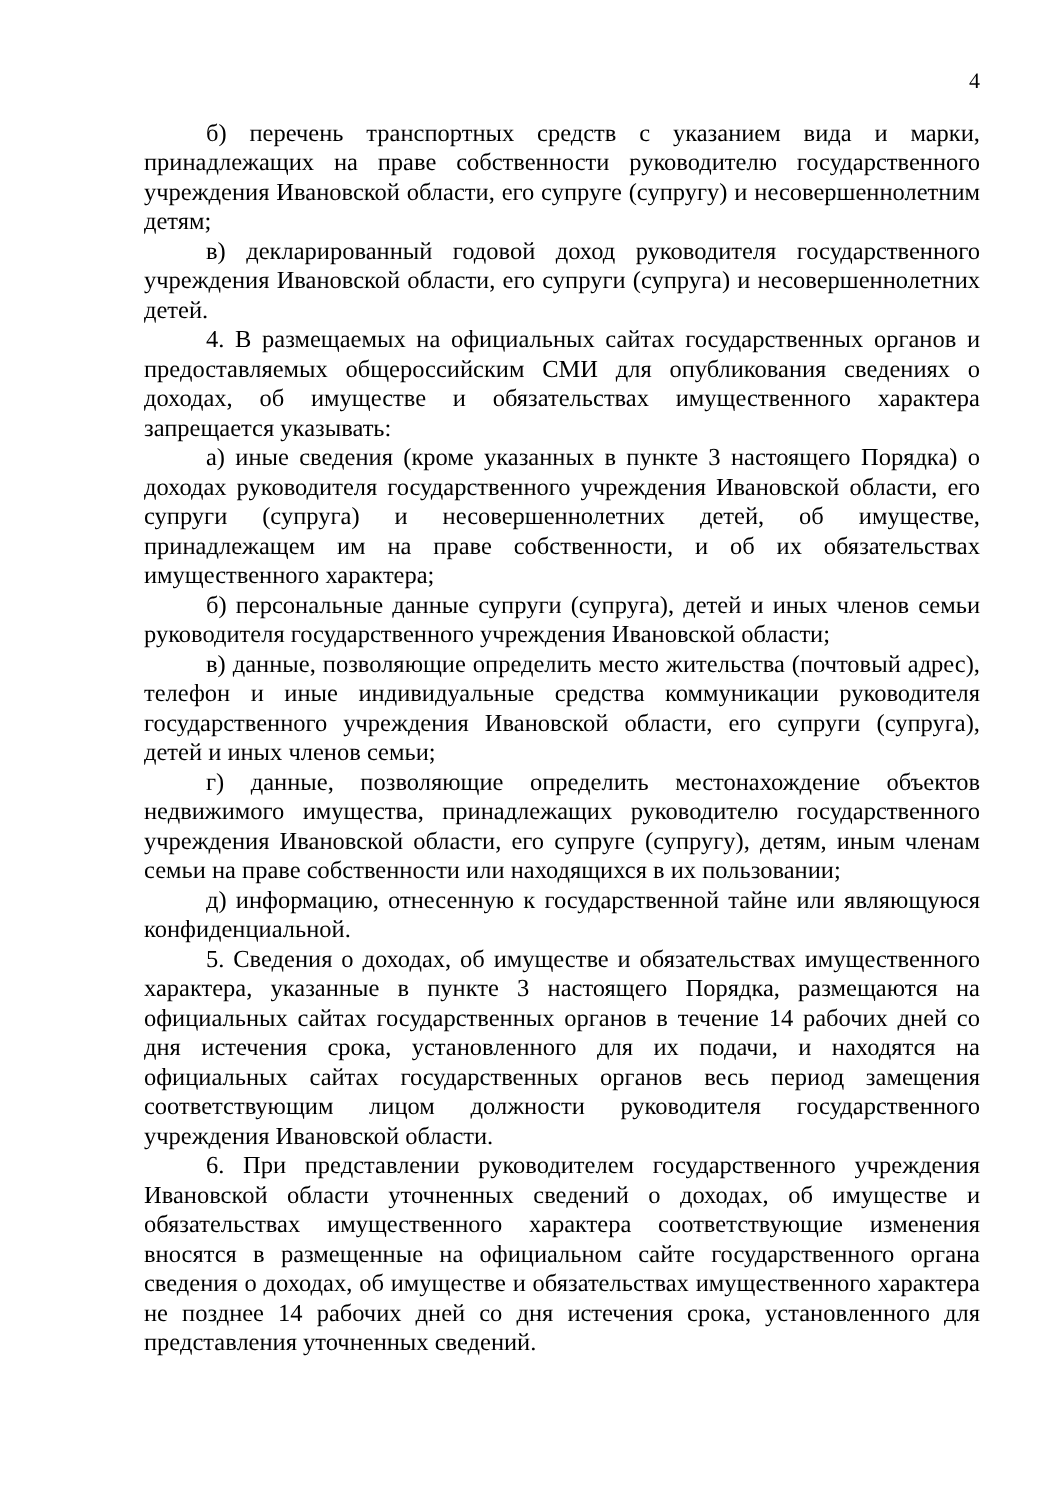4
б) перечень транспортных средств с указанием вида и марки, принадлежащих на праве собственности руководителю государственного учреждения Ивановской области, его супруге (супругу) и несовершеннолетним детям;
в) декларированный годовой доход руководителя государственного учреждения Ивановской области, его супруги (супруга) и несовершеннолетних детей.
4. В размещаемых на официальных сайтах государственных органов и предоставляемых общероссийским СМИ для опубликования сведениях о доходах, об имуществе и обязательствах имущественного характера запрещается указывать:
а) иные сведения (кроме указанных в пункте 3 настоящего Порядка) о доходах руководителя государственного учреждения Ивановской области, его супруги (супруга) и несовершеннолетних детей, об имуществе, принадлежащем им на праве собственности, и об их обязательствах имущественного характера;
б) персональные данные супруги (супруга), детей и иных членов семьи руководителя государственного учреждения Ивановской области;
в) данные, позволяющие определить место жительства (почтовый адрес), телефон и иные индивидуальные средства коммуникации руководителя государственного учреждения Ивановской области, его супруги (супруга), детей и иных членов семьи;
г) данные, позволяющие определить местонахождение объектов недвижимого имущества, принадлежащих руководителю государственного учреждения Ивановской области, его супруге (супругу), детям, иным членам семьи на праве собственности или находящихся в их пользовании;
д) информацию, отнесенную к государственной тайне или являющуюся конфиденциальной.
5. Сведения о доходах, об имуществе и обязательствах имущественного характера, указанные в пункте 3 настоящего Порядка, размещаются на официальных сайтах государственных органов в течение 14 рабочих дней со дня истечения срока, установленного для их подачи, и находятся на официальных сайтах государственных органов весь период замещения соответствующим лицом должности руководителя государственного учреждения Ивановской области.
6. При представлении руководителем государственного учреждения Ивановской области уточненных сведений о доходах, об имуществе и обязательствах имущественного характера соответствующие изменения вносятся в размещенные на официальном сайте государственного органа сведения о доходах, об имуществе и обязательствах имущественного характера не позднее 14 рабочих дней со дня истечения срока, установленного для представления уточненных сведений.